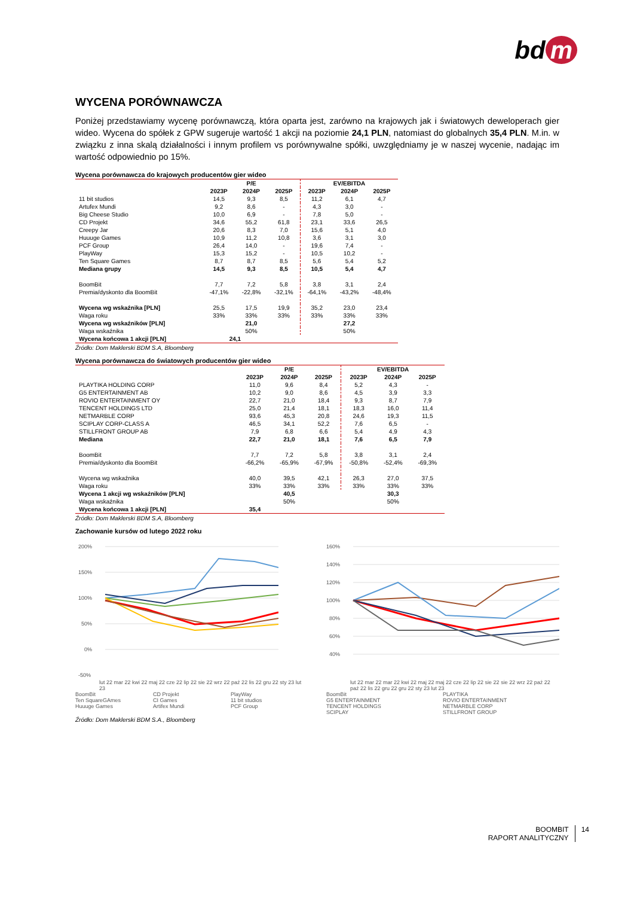bd m
WYCENA PORÓWNAWCZA
Poniżej przedstawiamy wycenę porównawczą, która oparta jest, zarówno na krajowych jak i światowych deweloperach gier wideo. Wycena do spółek z GPW sugeruje wartość 1 akcji na poziomie 24,1 PLN, natomiast do globalnych 35,4 PLN. M.in. w związku z inna skalą działalności i innym profilem vs porównywalne spółki, uwzględniamy je w naszej wycenie, nadając im wartość odpowiednio po 15%.
Wycena porównawcza do krajowych producentów gier wideo
| | P/E | | | EV/EBITDA | | |
| --- | --- | --- | --- | --- | --- | --- |
| | 2023P | 2024P | 2025P | 2023P | 2024P | 2025P |
| 11 bit studios | 14,5 | 9,3 | 8,5 | 11,2 | 6,1 | 4,7 |
| Artufex Mundi | 9,2 | 8,6 | - | 4,3 | 3,0 | - |
| Big Cheese Studio | 10,0 | 6,9 | - | 7,8 | 5,0 | - |
| CD Projekt | 34,6 | 55,2 | 61,8 | 23,1 | 33,6 | 26,5 |
| Creepy Jar | 20,6 | 8,3 | 7,0 | 15,6 | 5,1 | 4,0 |
| Huuuge Games | 10,9 | 11,2 | 10,8 | 3,6 | 3,1 | 3,0 |
| PCF Group | 26,4 | 14,0 | - | 19,6 | 7,4 | - |
| PlayWay | 15,3 | 15,2 | - | 10,5 | 10,2 | - |
| Ten Square Games | 8,7 | 8,7 | 8,5 | 5,6 | 5,4 | 5,2 |
| Mediana grupy | 14,5 | 9,3 | 8,5 | 10,5 | 5,4 | 4,7 |
| BoomBit | 7,7 | 7,2 | 5,8 | 3,8 | 3,1 | 2,4 |
| Premia/dyskonto dla BoomBit | -47,1% | -22,8% | -32,1% | -64,1% | -43,2% | -48,4% |
| Wycena wg wskaźnika [PLN] | 25,5 | 17,5 | 19,9 | 35,2 | 23,0 | 23,4 |
| Waga roku | 33% | 33% | 33% | 33% | 33% | 33% |
| Wycena wg wskaźników [PLN] | | 21,0 | | | 27,2 | |
| Waga wskaźnika | | 50% | | | 50% | |
| Wycena końcowa 1 akcji [PLN] | 24,1 | | | | | |
Źródło: Dom Maklerski BDM S.A, Bloomberg
Wycena porównawcza do światowych producentów gier wideo
| | P/E | | | EV/EBITDA | | |
| --- | --- | --- | --- | --- | --- | --- |
| | 2023P | 2024P | 2025P | 2023P | 2024P | 2025P |
| PLAYTIKA HOLDING CORP | 11,0 | 9,6 | 8,4 | 5,2 | 4,3 | - |
| G5 ENTERTAINMENT AB | 10,2 | 9,0 | 8,6 | 4,5 | 3,9 | 3,3 |
| ROVIO ENTERTAINMENT OY | 22,7 | 21,0 | 18,4 | 9,3 | 8,7 | 7,9 |
| TENCENT HOLDINGS LTD | 25,0 | 21,4 | 18,1 | 18,3 | 16,0 | 11,4 |
| NETMARBLE CORP | 93,6 | 45,3 | 20,8 | 24,6 | 19,3 | 11,5 |
| SCIPLAY CORP-CLASS A | 46,5 | 34,1 | 52,2 | 7,6 | 6,5 | - |
| STILLFRONT GROUP AB | 7,9 | 6,8 | 6,6 | 5,4 | 4,9 | 4,3 |
| Mediana | 22,7 | 21,0 | 18,1 | 7,6 | 6,5 | 7,9 |
| BoomBit | 7,7 | 7,2 | 5,8 | 3,8 | 3,1 | 2,4 |
| Premia/dyskonto dla BoomBit | -66,2% | -65,9% | -67,9% | -50,8% | -52,4% | -69,3% |
| Wycena wg wskaźnika | 40,0 | 39,5 | 42,1 | 26,3 | 27,0 | 37,5 |
| Waga roku | 33% | 33% | 33% | 33% | 33% | 33% |
| Wycena 1 akcji wg wskaźników [PLN] | | 40,5 | | | 30,3 | |
| Waga wskaźnika | | 50% | | | 50% | |
| Wycena końcowa 1 akcji [PLN] | 35,4 | | | | | |
Źródło: Dom Maklerski BDM S.A, Bloomberg
Zachowanie kursów od lutego 2022 roku
200%
150%
100%
50%
0%
-50%
lut 22 mar 22 kwi 22 maj 22 cze 22 lip 22 sie 22 wrz 22 paź 22 lis 22 gru 22 sty 23 lut 23
BoomBit CD Projekt PlayWay Ten SquareGAmes CI Games 11 bit studios Huuuge Games Artifex Mundi PCF Group
160%
140%
120%
100%
80%
60%
40%
lut 22 mar 22 mar 22 kwi 22 maj 22 maj 22 cze 22 lip 22 sie 22 sie 22 wrz 22 paź 22 paź 22 lis 22 gru 22 gru 22 sty 23 lut 23
BoomBit PLAYTIKA G5 ENTERTAINMENT ROVIO ENTERTAINMENT TENCENT HOLDINGS NETMARBLE CORP SCIPLAY STILLFRONT GROUP
Źródło: Dom Maklerski BDM S.A., Bloomberg
BOOMBIT
RAPORT ANALITYCZNY
14